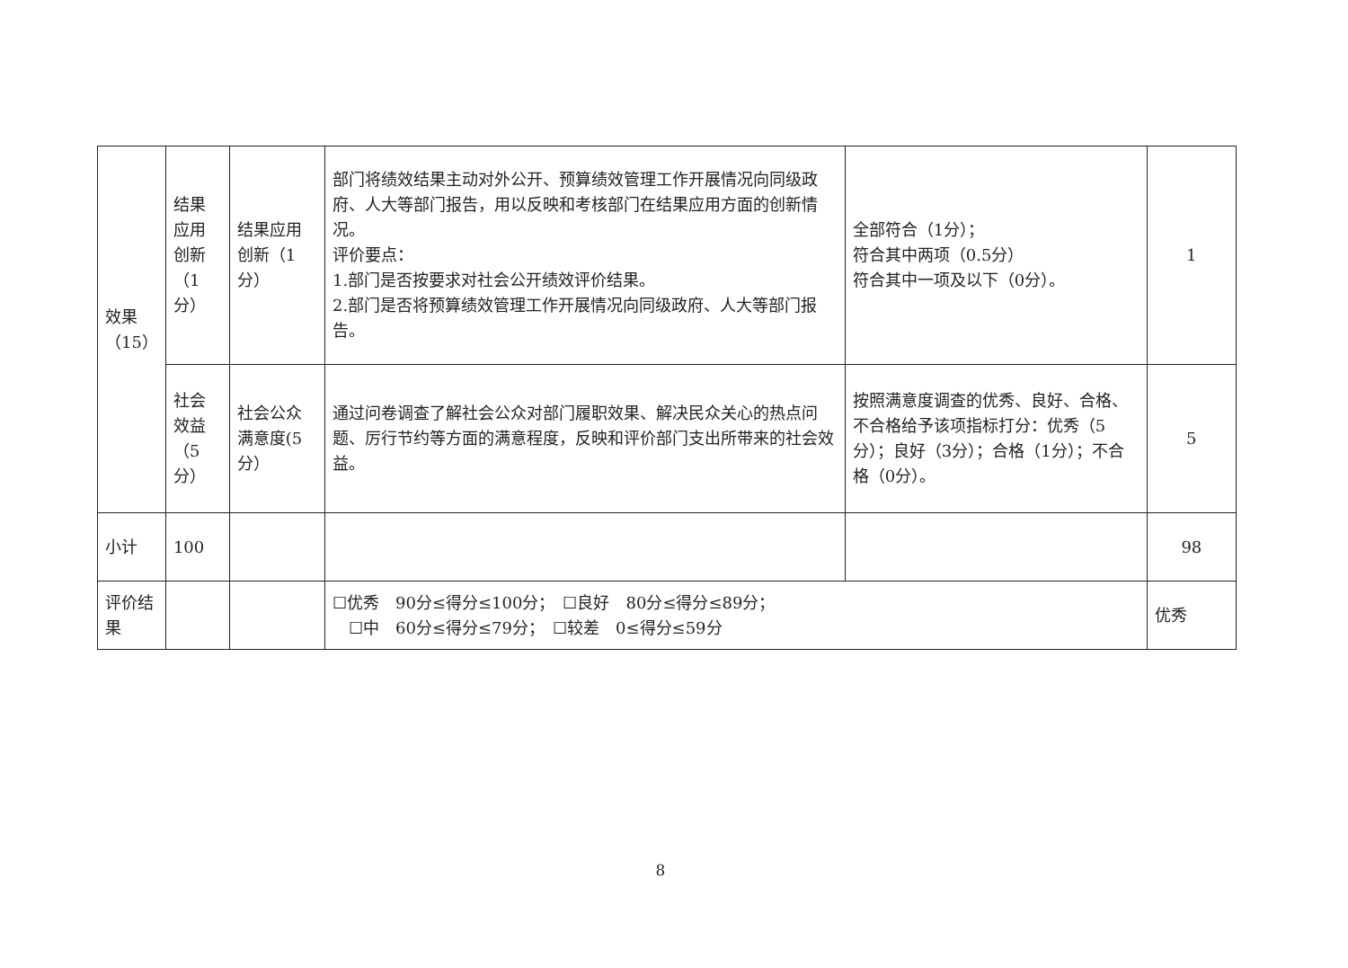| 效果（15） | 结果应用创新（1分） | 结果应用创新（1分） | 部门将绩效结果主动对外公开、预算绩效管理工作开展情况向同级政府、人大等部门报告，用以反映和考核部门在结果应用方面的创新情况。 评价要点： 1.部门是否按要求对社会公开绩效评价结果。 2.部门是否将预算绩效管理工作开展情况向同级政府、人大等部门报告。 | 全部符合（1分）； 符合其中两项（0.5分） 符合其中一项及以下（0分）。 | 1 |
| | 社会效益（5分） | 社会公众满意度(5分） | 通过问卷调查了解社会公众对部门履职效果、解决民众关心的热点问题、厉行节约等方面的满意程度，反映和评价部门支出所带来的社会效益。 | 按照满意度调查的优秀、良好、合格、不合格给予该项指标打分：优秀（5分）；良好（3分）；合格（1分）；不合格（0分）。 | 5 |
| 小计 | 100 | | | | 98 |
| 评价结果 | | | ☐优秀 90分≤得分≤100分； ☐良好 80分≤得分≤89分； ☐中 60分≤得分≤79分； ☐较差 0≤得分≤59分 | | 优秀 |
8